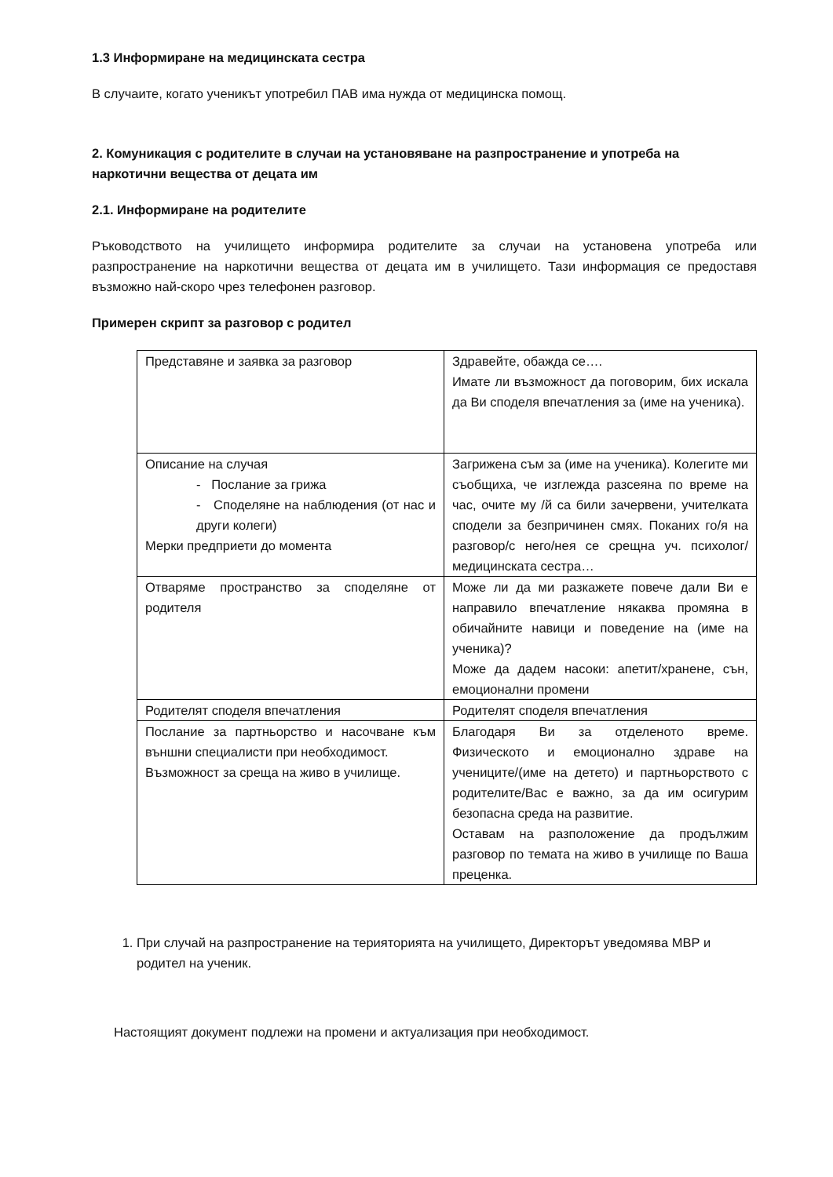1.3 Информиране на медицинската сестра
В случаите, когато ученикът употребил ПАВ има нужда от медицинска помощ.
2. Комуникация с родителите в случаи на установяване на разпространение и употреба на наркотични вещества от децата им
2.1. Информиране на родителите
Ръководството на училището информира родителите за случаи на установена употреба или разпространение на наркотични вещества от децата им в училището. Тази информация се предоставя възможно най-скоро чрез телефонен разговор.
Примерен скрипт за разговор с родител
| Представяне и заявка за разговор | Здравейте, обажда се…. Имате ли възможност да поговорим, бих искала да Ви споделя впечатления за (име на ученика). |
| Описание на случая - Послание за грижа - Споделяне на наблюдения (от нас и други колеги) Мерки предприети до момента | Загрижена съм за (име на ученика). Колегите ми съобщиха, че изглежда разсеяна по време на час, очите му /й са били зачервени, учителката сподели за безпричинен смях. Поканих го/я на разговор/с него/нея се срещна уч. психолог/медицинската сестра… |
| Отваряме пространство за споделяне от родителя | Може ли да ми разкажете повече дали Ви е направило впечатление някаква промяна в обичайните навици и поведение на (име на ученика)? Може да дадем насоки: апетит/хранене, сън, емоционални промени |
| Родителят споделя впечатления | Родителят споделя впечатления |
| Послание за партньорство и насочване към външни специалисти при необходимост. Възможност за среща на живо в училище. | Благодаря Ви за отделеното време. Физическото и емоционално здраве на учениците/(име на детето) и партньорството с родителите/Вас е важно, за да им осигурим безопасна среда на развитие. Оставам на разположение да продължим разговор по темата на живо в училище по Ваша преценка. |
1. При случай на разпространение на терияторията на училището, Директорът уведомява МВР и родител на ученик.
Настоящият документ подлежи на промени и актуализация при необходимост.